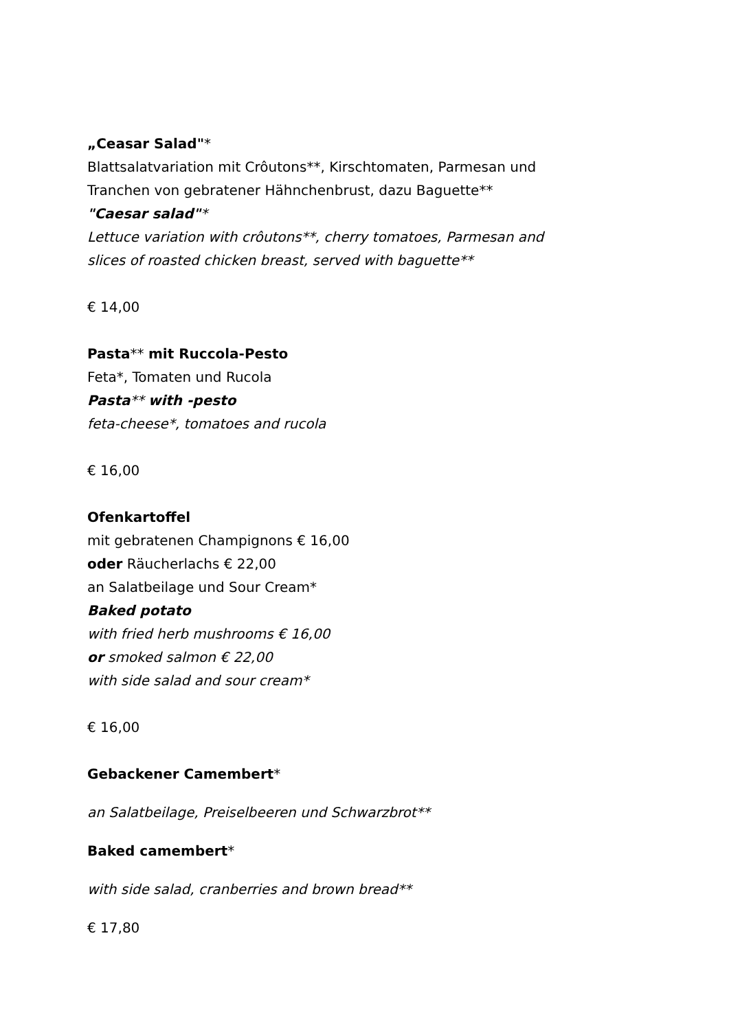„Ceasar Salad"*
Blattsalatvariation mit Crôutons**, Kirschtomaten, Parmesan und
Tranchen von gebratener Hähnchenbrust, dazu Baguette**
"Caesar salad"*
Lettuce variation with crôutons**, cherry tomatoes, Parmesan and
slices of roasted chicken breast, served with baguette**
€ 14,00
Pasta** mit Ruccola-Pesto
Feta*, Tomaten und Rucola
Pasta** with -pesto
feta-cheese*, tomatoes and rucola
€ 16,00
Ofenkartoffel
mit gebratenen Champignons € 16,00
oder Räucherlachs € 22,00
an Salatbeilage und Sour Cream*
Baked potato
with fried herb mushrooms € 16,00
or smoked salmon € 22,00
with side salad and sour cream*
€ 16,00
Gebackener Camembert*
an Salatbeilage, Preiselbeeren und Schwarzbrot**
Baked camembert*
with side salad, cranberries and brown bread**
€ 17,80